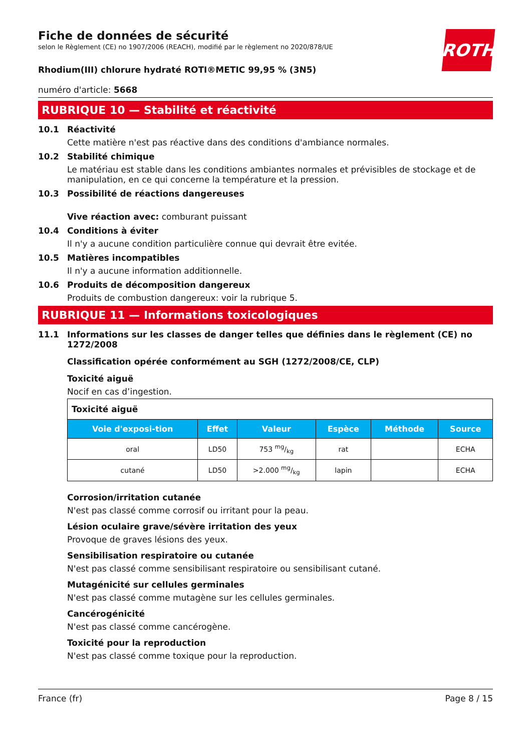ROTH
Fiche de données de sécurité
selon le Règlement (CE) no 1907/2006 (REACH), modifié par le règlement no 2020/878/UE
Rhodium(III) chlorure hydraté ROTI®METIC 99,95 % (3N5)
numéro d'article: 5668
RUBRIQUE 10 — Stabilité et réactivité
10.1 Réactivité
Cette matière n'est pas réactive dans des conditions d'ambiance normales.
10.2 Stabilité chimique
Le matériau est stable dans les conditions ambiantes normales et prévisibles de stockage et de manipulation, en ce qui concerne la température et la pression.
10.3 Possibilité de réactions dangereuses
Vive réaction avec: comburant puissant
10.4 Conditions à éviter
Il n'y a aucune condition particulière connue qui devrait être evitée.
10.5 Matières incompatibles
Il n'y a aucune information additionnelle.
10.6 Produits de décomposition dangereux
Produits de combustion dangereux: voir la rubrique 5.
RUBRIQUE 11 — Informations toxicologiques
11.1 Informations sur les classes de danger telles que définies dans le règlement (CE) no 1272/2008
Classification opérée conformément au SGH (1272/2008/CE, CLP)
Toxicité aiguë
Nocif en cas d’ingestion.
| Toxicité aiguë | | | | | |
| Voie d'exposi-tion | Effet | Valeur | Espèce | Méthode | Source |
| oral | LD50 | 753 mg/kg | rat | | ECHA |
| cutané | LD50 | >2.000 mg/kg | lapin | | ECHA |
Corrosion/irritation cutanée
N'est pas classé comme corrosif ou irritant pour la peau.
Lésion oculaire grave/sévère irritation des yeux
Provoque de graves lésions des yeux.
Sensibilisation respiratoire ou cutanée
N'est pas classé comme sensibilisant respiratoire ou sensibilisant cutané.
Mutagénicité sur cellules germinales
N'est pas classé comme mutagène sur les cellules germinales.
Cancérogénicité
N'est pas classé comme cancérogène.
Toxicité pour la reproduction
N'est pas classé comme toxique pour la reproduction.
France (fr) Page 8 / 15